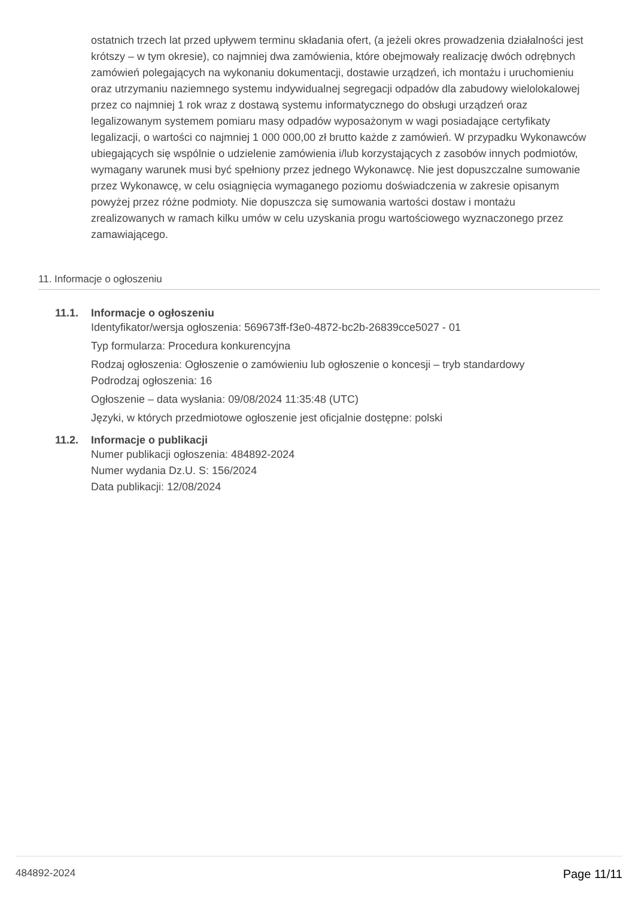ostatnich trzech lat przed upływem terminu składania ofert, (a jeżeli okres prowadzenia działalności jest krótszy – w tym okresie), co najmniej dwa zamówienia, które obejmowały realizację dwóch odrębnych zamówień polegających na wykonaniu dokumentacji, dostawie urządzeń, ich montażu i uruchomieniu oraz utrzymaniu naziemnego systemu indywidualnej segregacji odpadów dla zabudowy wielolokalowej przez co najmniej 1 rok wraz z dostawą systemu informatycznego do obsługi urządzeń oraz legalizowanym systemem pomiaru masy odpadów wyposażonym w wagi posiadające certyfikaty legalizacji, o wartości co najmniej 1 000 000,00 zł brutto każde z zamówień. W przypadku Wykonawców ubiegających się wspólnie o udzielenie zamówienia i/lub korzystających z zasobów innych podmiotów, wymagany warunek musi być spełniony przez jednego Wykonawcę. Nie jest dopuszczalne sumowanie przez Wykonawcę, w celu osiągnięcia wymaganego poziomu doświadczenia w zakresie opisanym powyżej przez różne podmioty. Nie dopuszcza się sumowania wartości dostaw i montażu zrealizowanych w ramach kilku umów w celu uzyskania progu wartościowego wyznaczonego przez zamawiającego.
11. Informacje o ogłoszeniu
11.1. Informacje o ogłoszeniu
Identyfikator/wersja ogłoszenia: 569673ff-f3e0-4872-bc2b-26839cce5027 - 01
Typ formularza: Procedura konkurencyjna
Rodzaj ogłoszenia: Ogłoszenie o zamówieniu lub ogłoszenie o koncesji – tryb standardowy
Podrodzaj ogłoszenia: 16
Ogłoszenie – data wysłania: 09/08/2024 11:35:48 (UTC)
Języki, w których przedmiotowe ogłoszenie jest oficjalnie dostępne: polski
11.2. Informacje o publikacji
Numer publikacji ogłoszenia: 484892-2024
Numer wydania Dz.U. S: 156/2024
Data publikacji: 12/08/2024
484892-2024 Page 11/11